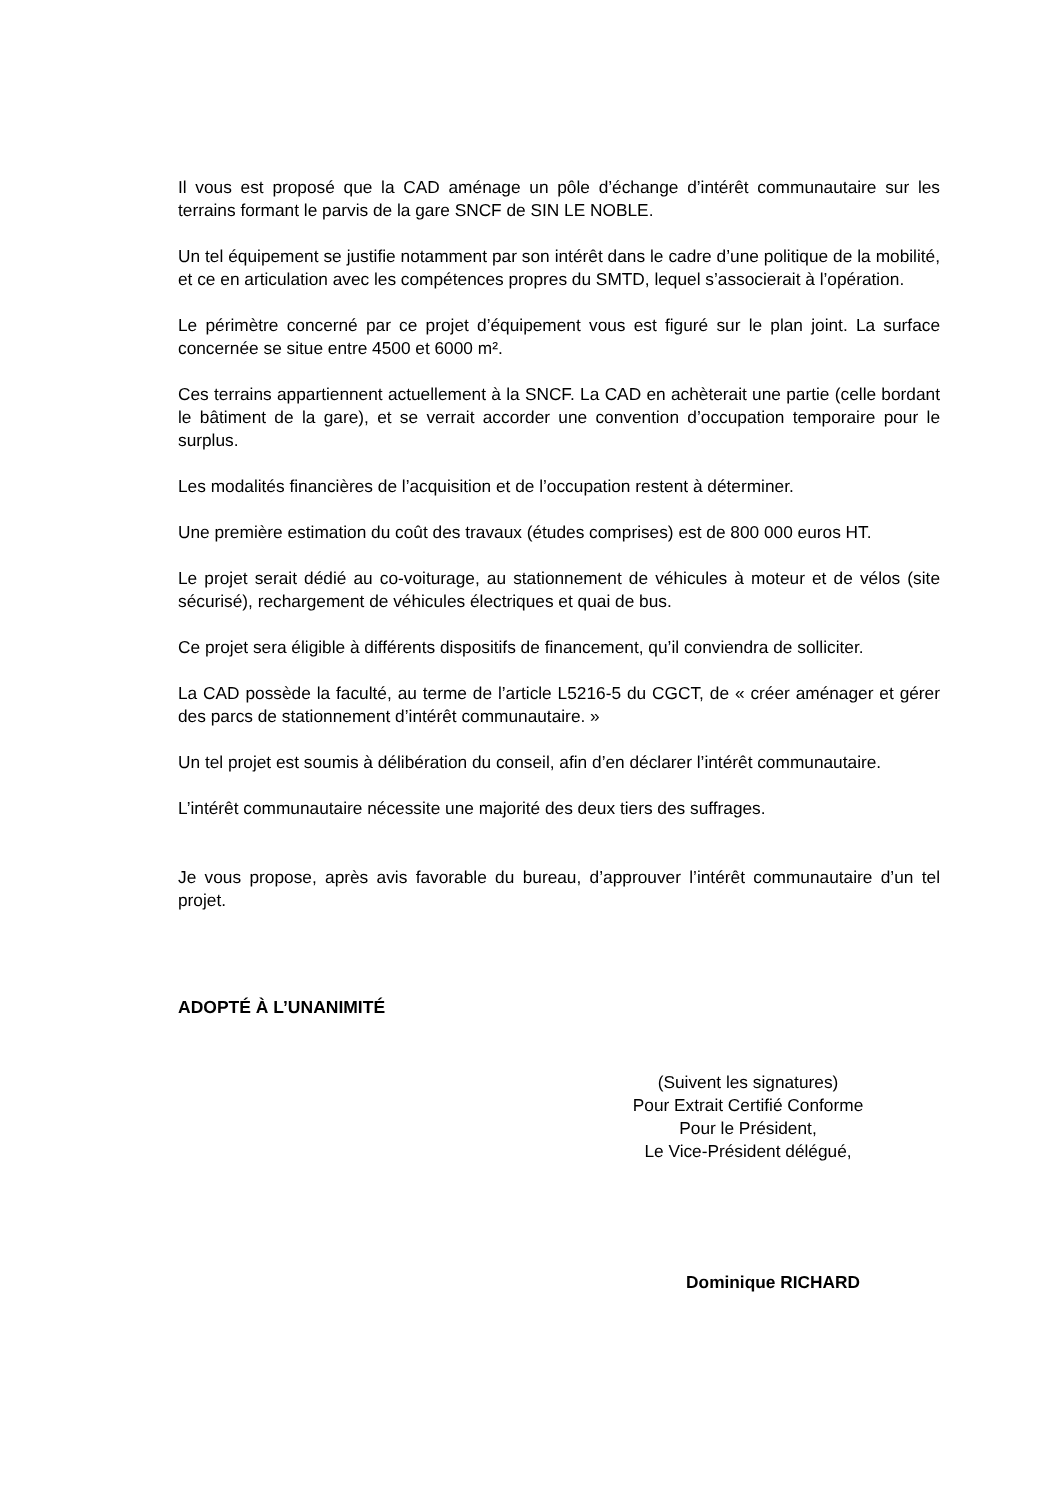Il vous est proposé que la CAD aménage un pôle d’échange d’intérêt communautaire sur les terrains formant le parvis de la gare SNCF de SIN LE NOBLE.
Un tel équipement se justifie notamment par son intérêt dans le cadre d’une politique de la mobilité, et ce en articulation avec les compétences propres du SMTD, lequel s’associerait à l’opération.
Le périmètre concerné par ce projet d’équipement vous est figuré sur le plan joint. La surface concernée se situe entre 4500 et 6000 m².
Ces terrains appartiennent actuellement à la SNCF. La CAD en achèterait une partie (celle bordant le bâtiment de la gare), et se verrait accorder une convention d’occupation temporaire pour le surplus.
Les modalités financières de l’acquisition et de l’occupation restent à déterminer.
Une première estimation du coût des travaux (études comprises) est de 800 000 euros HT.
Le projet serait dédié au co-voiturage, au stationnement de véhicules à moteur et de vélos (site sécurisé), rechargement de véhicules électriques et quai de bus.
Ce projet sera éligible à différents dispositifs de financement, qu’il conviendra de solliciter.
La CAD possède la faculté, au terme de l’article L5216-5 du CGCT, de « créer aménager et gérer des parcs de stationnement d’intérêt communautaire. »
Un tel projet est soumis à délibération du conseil, afin d’en déclarer l’intérêt communautaire.
L’intérêt communautaire nécessite une majorité des deux tiers des suffrages.
Je vous propose, après avis favorable du bureau, d’approuver l’intérêt communautaire d’un tel projet.
ADOPTÉ À L’UNANIMITÉ
(Suivent les signatures)
Pour Extrait Certifié Conforme
Pour le Président,
Le Vice-Président délégué,
Dominique RICHARD